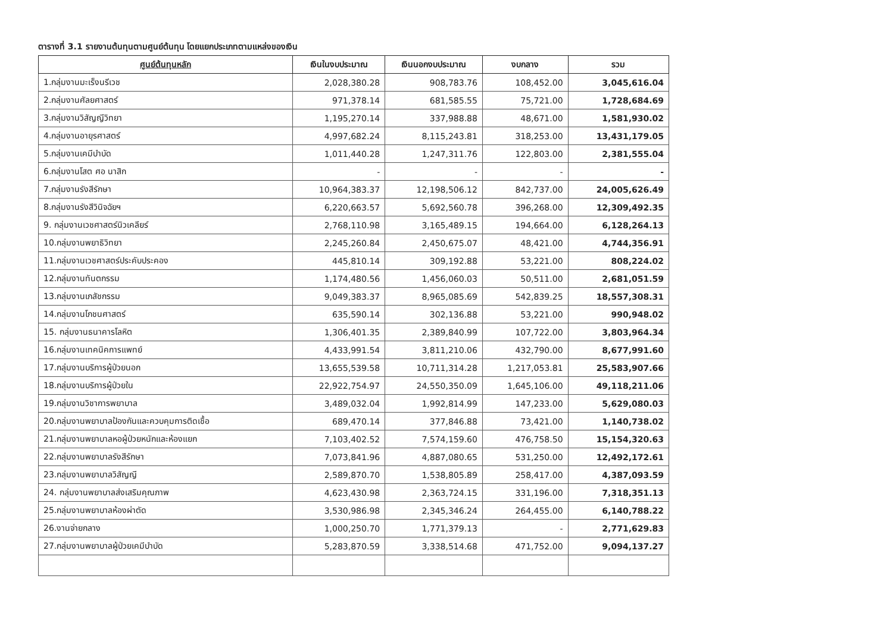ตารางที่ 3.1 รายงานต้นทุนตามศูนย์ต้นทุน โดยแยกประเภทตามแหล่งของเงิน
| ศูนย์ต้นทุนหลัก | เงินในงบประมาณ | เงินนอกงบประมาณ | งบกลาง | รวม |
| --- | --- | --- | --- | --- |
| 1.กลุ่มงานมะเร็งนรีเวช | 2,028,380.28 | 908,783.76 | 108,452.00 | 3,045,616.04 |
| 2.กลุ่มงานศัลยศาสตร์ | 971,378.14 | 681,585.55 | 75,721.00 | 1,728,684.69 |
| 3.กลุ่มงานวิสัญญีวิทยา | 1,195,270.14 | 337,988.88 | 48,671.00 | 1,581,930.02 |
| 4.กลุ่มงานอายุรศาสตร์ | 4,997,682.24 | 8,115,243.81 | 318,253.00 | 13,431,179.05 |
| 5.กลุ่มงานเคมีบำบัด | 1,011,440.28 | 1,247,311.76 | 122,803.00 | 2,381,555.04 |
| 6.กลุ่มงานโสต ศอ นาสิก | - | - | - | - |
| 7.กลุ่มงานรังสีรักษา | 10,964,383.37 | 12,198,506.12 | 842,737.00 | 24,005,626.49 |
| 8.กลุ่มงานรังสีวินิจฉัยฯ | 6,220,663.57 | 5,692,560.78 | 396,268.00 | 12,309,492.35 |
| 9. กลุ่มงานเวชศาสตร์นิวเคลียร์ | 2,768,110.98 | 3,165,489.15 | 194,664.00 | 6,128,264.13 |
| 10.กลุ่มงานพยาธิวิทยา | 2,245,260.84 | 2,450,675.07 | 48,421.00 | 4,744,356.91 |
| 11.กลุ่มงานเวชศาสตร์ประคับประคอง | 445,810.14 | 309,192.88 | 53,221.00 | 808,224.02 |
| 12.กลุ่มงานทันตกรรม | 1,174,480.56 | 1,456,060.03 | 50,511.00 | 2,681,051.59 |
| 13.กลุ่มงานเภสัชกรรม | 9,049,383.37 | 8,965,085.69 | 542,839.25 | 18,557,308.31 |
| 14.กลุ่มงานโภชนศาสตร์ | 635,590.14 | 302,136.88 | 53,221.00 | 990,948.02 |
| 15. กลุ่มงานธนาคารโลหิต | 1,306,401.35 | 2,389,840.99 | 107,722.00 | 3,803,964.34 |
| 16.กลุ่มงานเทคนิคการแพทย์ | 4,433,991.54 | 3,811,210.06 | 432,790.00 | 8,677,991.60 |
| 17.กลุ่มงานบริการผู้ป่วยนอก | 13,655,539.58 | 10,711,314.28 | 1,217,053.81 | 25,583,907.66 |
| 18.กลุ่มงานบริการผู้ป่วยใน | 22,922,754.97 | 24,550,350.09 | 1,645,106.00 | 49,118,211.06 |
| 19.กลุ่มงานวิชาการพยาบาล | 3,489,032.04 | 1,992,814.99 | 147,233.00 | 5,629,080.03 |
| 20.กลุ่มงานพยาบาลป้องกันและควบคุมการติดเชื้อ | 689,470.14 | 377,846.88 | 73,421.00 | 1,140,738.02 |
| 21.กลุ่มงานพยาบาลหอผู้ป่วยหนักและห้องแยก | 7,103,402.52 | 7,574,159.60 | 476,758.50 | 15,154,320.63 |
| 22.กลุ่มงานพยาบาลรังสีรักษา | 7,073,841.96 | 4,887,080.65 | 531,250.00 | 12,492,172.61 |
| 23.กลุ่มงานพยาบาลวิสัญญี | 2,589,870.70 | 1,538,805.89 | 258,417.00 | 4,387,093.59 |
| 24. กลุ่มงานพยาบาลส่งเสริมคุณภาพ | 4,623,430.98 | 2,363,724.15 | 331,196.00 | 7,318,351.13 |
| 25.กลุ่มงานพยาบาลห้องผ่าตัด | 3,530,986.98 | 2,345,346.24 | 264,455.00 | 6,140,788.22 |
| 26.งานจ่ายกลาง | 1,000,250.70 | 1,771,379.13 | - | 2,771,629.83 |
| 27.กลุ่มงานพยาบาลผู้ป่วยเคมีบำบัด | 5,283,870.59 | 3,338,514.68 | 471,752.00 | 9,094,137.27 |